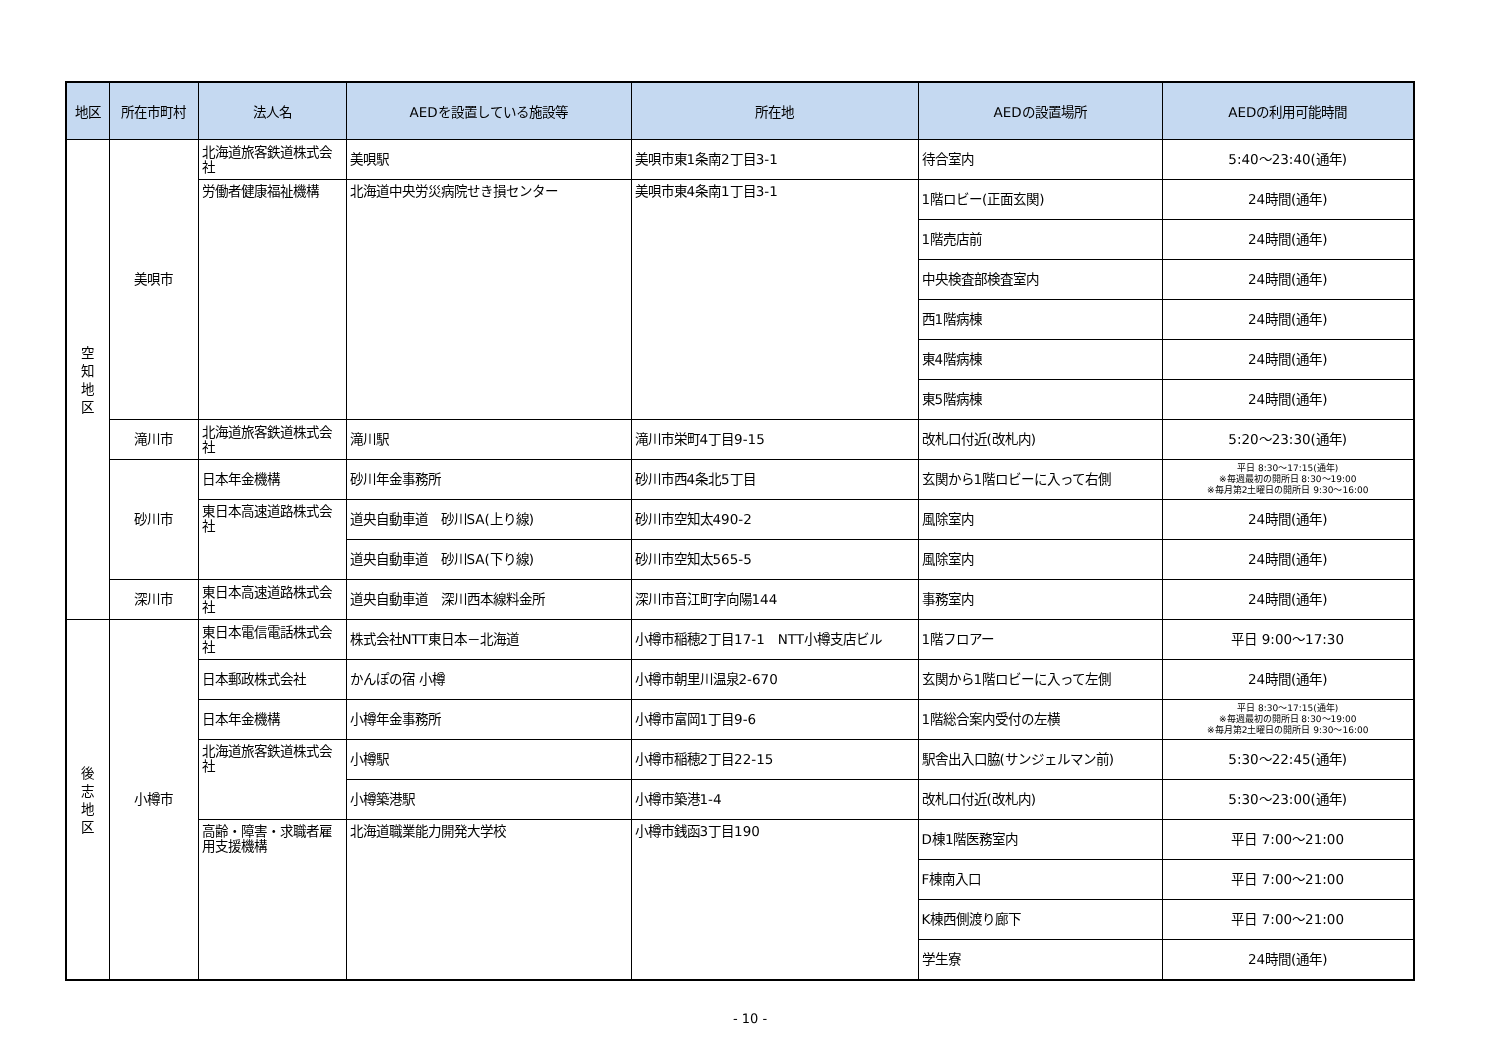| 地区 | 所在市町村 | 法人名 | AEDを設置している施設等 | 所在地 | AEDの設置場所 | AEDの利用可能時間 |
| --- | --- | --- | --- | --- | --- | --- |
| 空 知 地 区 | 美唄市 | 北海道旅客鉄道株式会社 | 美唄駅 | 美唄市東1条南2丁目3-1 | 待合室内 | 5:40～23:40(通年) |
| | | 労働者健康福祉機構 | 北海道中央労災病院せき損センター | 美唄市東4条南1丁目3-1 | 1階ロビー(正面玄関) | 24時間(通年) |
| | | | | | 1階売店前 | 24時間(通年) |
| | | | | | 中央検査部検査室内 | 24時間(通年) |
| | | | | | 西1階病棟 | 24時間(通年) |
| | | | | | 東4階病棟 | 24時間(通年) |
| | | | | | 東5階病棟 | 24時間(通年) |
| | 滝川市 | 北海道旅客鉄道株式会社 | 滝川駅 | 滝川市栄町4丁目9-15 | 改札口付近(改札内) | 5:20～23:30(通年) |
| | 砂川市 | 日本年金機構 | 砂川年金事務所 | 砂川市西4条北5丁目 | 玄関から1階ロビーに入って右側 | 平日 8:30～17:15(通年) ※毎週最初の開所日 8:30～19:00 ※毎月第2土曜日の開所日 9:30～16:00 |
| | | 東日本高速道路株式会社 | 道央自動車道 砂川SA(上り線) | 砂川市空知太490-2 | 風除室内 | 24時間(通年) |
| | | | 道央自動車道 砂川SA(下り線) | 砂川市空知太565-5 | 風除室内 | 24時間(通年) |
| | 深川市 | 東日本高速道路株式会社 | 道央自動車道 深川西本線料金所 | 深川市音江町字向陽144 | 事務室内 | 24時間(通年) |
| 後 志 地 区 | 小樽市 | 東日本電信電話株式会社 | 株式会社NTT東日本－北海道 | 小樽市稲穂2丁目17-1 NTT小樽支店ビル | 1階フロアー | 平日 9:00～17:30 |
| | | 日本郵政株式会社 | かんぽの宿 小樽 | 小樽市朝里川温泉2-670 | 玄関から1階ロビーに入って左側 | 24時間(通年) |
| | | 日本年金機構 | 小樽年金事務所 | 小樽市富岡1丁目9-6 | 1階総合案内受付の左横 | 平日 8:30～17:15(通年) ※毎週最初の開所日 8:30～19:00 ※毎月第2土曜日の開所日 9:30～16:00 |
| | | 北海道旅客鉄道株式会社 | 小樽駅 | 小樽市稲穂2丁目22-15 | 駅舎出入口脇(サンジェルマン前) | 5:30～22:45(通年) |
| | | | 小樽築港駅 | 小樽市築港1-4 | 改札口付近(改札内) | 5:30～23:00(通年) |
| | | 高齢・障害・求職者雇用支援機構 | 北海道職業能力開発大学校 | 小樽市銭函3丁目190 | D棟1階医務室内 | 平日 7:00～21:00 |
| | | | | | F棟南入口 | 平日 7:00～21:00 |
| | | | | | K棟西側渡り廊下 | 平日 7:00～21:00 |
| | | | | | 学生寮 | 24時間(通年) |
- 10 -